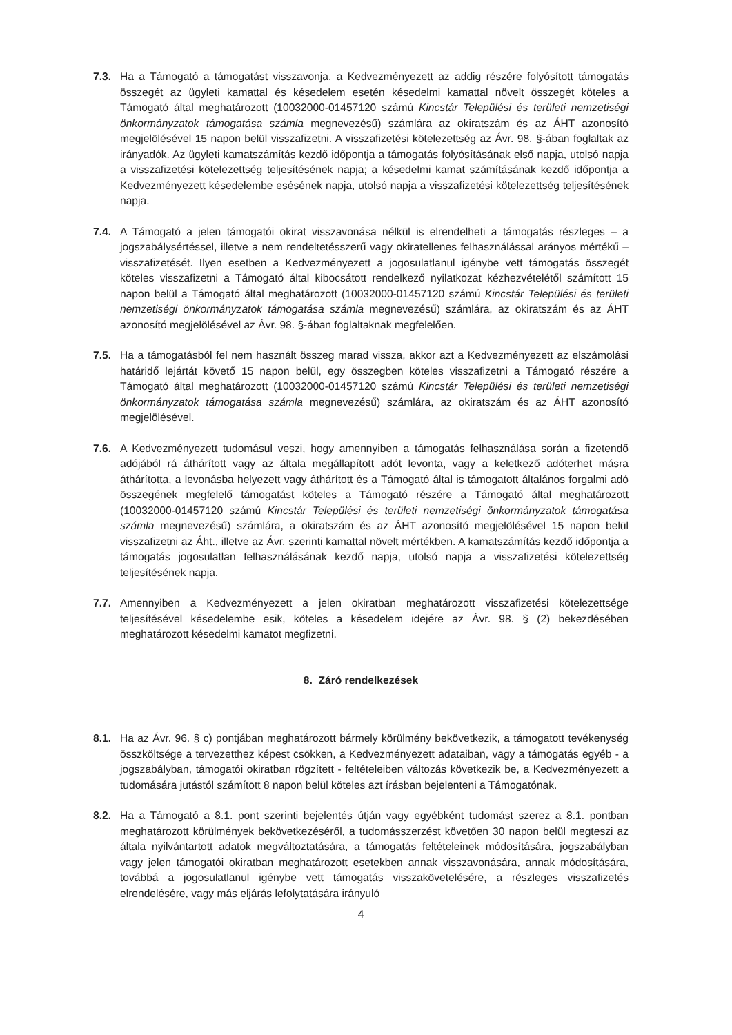7.3. Ha a Támogató a támogatást visszavonja, a Kedvezményezett az addig részére folyósított támogatás összegét az ügyleti kamattal és késedelem esetén késedelmi kamattal növelt összegét köteles a Támogató által meghatározott (10032000-01457120 számú Kincstár Települési és területi nemzetiségi önkormányzatok támogatása számla megnevezésű) számlára az okiratszám és az ÁHT azonosító megjelölésével 15 napon belül visszafizetni. A visszafizetési kötelezettség az Ávr. 98. §-ában foglaltak az irányadók. Az ügyleti kamatszámítás kezdő időpontja a támogatás folyósításának első napja, utolsó napja a visszafizetési kötelezettség teljesítésének napja; a késedelmi kamat számításának kezdő időpontja a Kedvezményezett késedelembe esésének napja, utolsó napja a visszafizetési kötelezettség teljesítésének napja.
7.4. A Támogató a jelen támogatói okirat visszavonása nélkül is elrendelheti a támogatás részleges – a jogszabálysértéssel, illetve a nem rendeltetésszerű vagy okiratellenes felhasználással arányos mértékű – visszafizetését. Ilyen esetben a Kedvezményezett a jogosulatlanul igénybe vett támogatás összegét köteles visszafizetni a Támogató által kibocsátott rendelkező nyilatkozat kézhezvételétől számított 15 napon belül a Támogató által meghatározott (10032000-01457120 számú Kincstár Települési és területi nemzetiségi önkormányzatok támogatása számla megnevezésű) számlára, az okiratszám és az ÁHT azonosító megjelölésével az Ávr. 98. §-ában foglaltaknak megfelelően.
7.5. Ha a támogatásból fel nem használt összeg marad vissza, akkor azt a Kedvezményezett az elszámolási határidő lejártát követő 15 napon belül, egy összegben köteles visszafizetni a Támogató részére a Támogató által meghatározott (10032000-01457120 számú Kincstár Települési és területi nemzetiségi önkormányzatok támogatása számla megnevezésű) számlára, az okiratszám és az ÁHT azonosító megjelölésével.
7.6. A Kedvezményezett tudomásul veszi, hogy amennyiben a támogatás felhasználása során a fizetendő adójából rá áthárított vagy az általa megállapított adót levonta, vagy a keletkező adóterhet másra áthárította, a levonásba helyezett vagy áthárított és a Támogató által is támogatott általános forgalmi adó összegének megfelelő támogatást köteles a Támogató részére a Támogató által meghatározott (10032000-01457120 számú Kincstár Települési és területi nemzetiségi önkormányzatok támogatása számla megnevezésű) számlára, a okiratszám és az ÁHT azonosító megjelölésével 15 napon belül visszafizetni az Áht., illetve az Ávr. szerinti kamattal növelt mértékben. A kamatszámítás kezdő időpontja a támogatás jogosulatlan felhasználásának kezdő napja, utolsó napja a visszafizetési kötelezettség teljesítésének napja.
7.7. Amennyiben a Kedvezményezett a jelen okiratban meghatározott visszafizetési kötelezettsége teljesítésével késedelembe esik, köteles a késedelem idejére az Ávr. 98. § (2) bekezdésében meghatározott késedelmi kamatot megfizetni.
8. Záró rendelkezések
8.1. Ha az Ávr. 96. § c) pontjában meghatározott bármely körülmény bekövetkezik, a támogatott tevékenység összköltsége a tervezetthez képest csökken, a Kedvezményezett adataiban, vagy a támogatás egyéb - a jogszabályban, támogatói okiratban rögzített - feltételeiben változás következik be, a Kedvezményezett a tudomására jutástól számított 8 napon belül köteles azt írásban bejelenteni a Támogatónak.
8.2. Ha a Támogató a 8.1. pont szerinti bejelentés útján vagy egyébként tudomást szerez a 8.1. pontban meghatározott körülmények bekövetkezéséről, a tudomásszerzést követően 30 napon belül megteszi az általa nyilvántartott adatok megváltoztatására, a támogatás feltételeinek módosítására, jogszabályban vagy jelen támogatói okiratban meghatározott esetekben annak visszavonására, annak módosítására, továbbá a jogosulatlanul igénybe vett támogatás visszakövetelésére, a részleges visszafizetés elrendelésére, vagy más eljárás lefolytatására irányuló
4